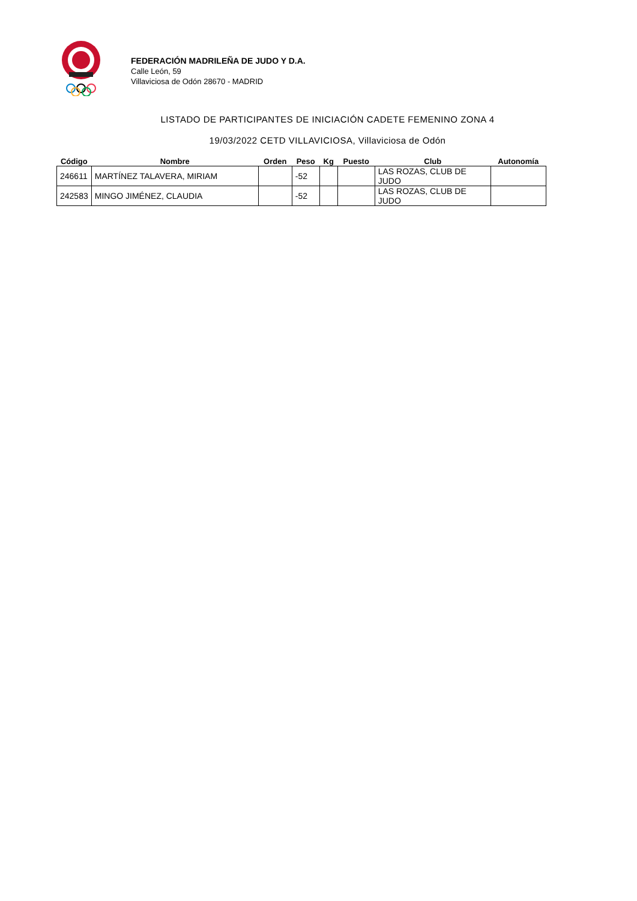FEDERACIÓN MADRILEÑA DE JUDO Y D.A.
Calle León, 59
Villaviciosa de Odón 28670 - MADRID
LISTADO DE PARTICIPANTES DE INICIACIÓN CADETE FEMENINO ZONA 4
19/03/2022 CETD VILLAVICIOSA, Villaviciosa de Odón
| Código | Nombre | Orden | Peso | Kg | Puesto | Club | Autonomía |
| --- | --- | --- | --- | --- | --- | --- | --- |
| 246611 | MARTÍNEZ TALAVERA, MIRIAM | | -52 | | | LAS ROZAS, CLUB DE JUDO | |
| 242583 | MINGO JIMÉNEZ, CLAUDIA | | -52 | | | LAS ROZAS, CLUB DE JUDO | |